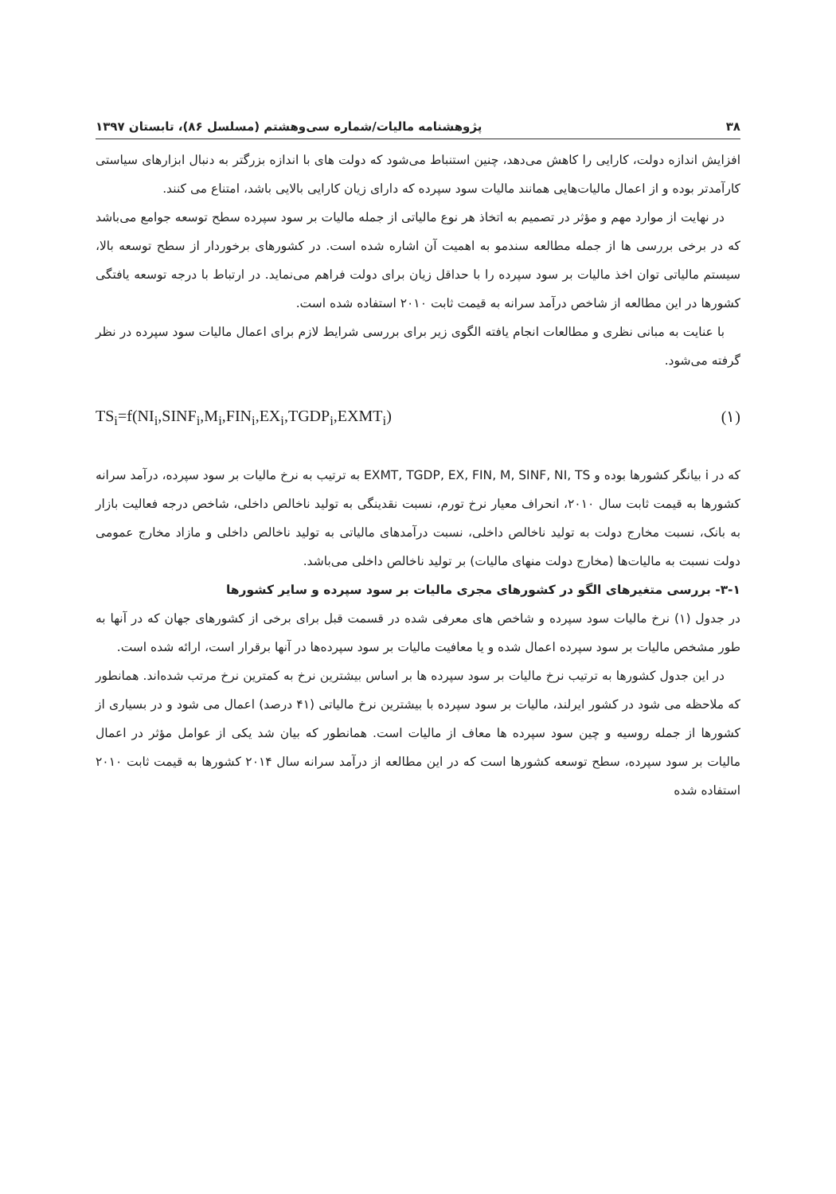۳۸ پژوهشنامه مالیات/شماره سی‌وهشتم (مسلسل ۸۶)، تابستان ۱۳۹۷
افزایش اندازه دولت، کارایی را کاهش می‌دهد، چنین استنباط می‌شود که دولت های با اندازه بزرگتر به دنبال ابزارهای سیاستی کارآمدتر بوده و از اعمال مالیات‌هایی همانند مالیات سود سپرده که دارای زیان کارایی بالایی باشد، امتناع می کنند.
در نهایت از موارد مهم و مؤثر در تصمیم به اتخاذ هر نوع مالیاتی از جمله مالیات بر سود سپرده سطح توسعه جوامع می‌باشد که در برخی بررسی ها از جمله مطالعه سندمو به اهمیت آن اشاره شده است. در کشورهای برخوردار از سطح توسعه بالا، سیستم مالیاتی توان اخذ مالیات بر سود سپرده را با حداقل زیان برای دولت فراهم می‌نماید. در ارتباط با درجه توسعه یافتگی کشورها در این مطالعه از شاخص درآمد سرانه به قیمت ثابت ۲۰۱۰ استفاده شده است.
با عنایت به مبانی نظری و مطالعات انجام یافته الگوی زیر برای بررسی شرایط لازم برای اعمال مالیات سود سپرده در نظر گرفته می‌شود.
TS<sub>i</sub>=f(NI<sub>i</sub>,SINF<sub>i</sub>,M<sub>i</sub>,FIN<sub>i</sub>,EX<sub>i</sub>,TGDP<sub>i</sub>,EXMT<sub>i</sub>) (۱)
که در i بیانگر کشورها بوده و EXMT, TGDP, EX, FIN, M, SINF, NI, TS به ترتیب به نرخ مالیات بر سود سپرده، درآمد سرانه کشورها به قیمت ثابت سال ۲۰۱۰، انحراف معیار نرخ تورم، نسبت نقدینگی به تولید ناخالص داخلی، شاخص درجه فعالیت بازار به بانک، نسبت مخارج دولت به تولید ناخالص داخلی، نسبت درآمدهای مالیاتی به تولید ناخالص داخلی و مازاد مخارج عمومی دولت نسبت به مالیات‌ها (مخارج دولت منهای مالیات) بر تولید ناخالص داخلی می‌باشد.
۳-۱- بررسی متغیرهای الگو در کشورهای مجری مالیات بر سود سپرده و سایر کشورها
در جدول (۱) نرخ مالیات سود سپرده و شاخص های معرفی شده در قسمت قبل برای برخی از کشورهای جهان که در آنها به طور مشخص مالیات بر سود سپرده اعمال شده و یا معافیت مالیات بر سود سپرده‌ها در آنها برقرار است، ارائه شده است.
در این جدول کشورها به ترتیب نرخ مالیات بر سود سپرده ها بر اساس بیشترین نرخ به کمترین نرخ مرتب شده‌اند. همانطور که ملاحظه می شود در کشور ایرلند، مالیات بر سود سپرده با بیشترین نرخ مالیاتی (۴۱ درصد) اعمال می شود و در بسیاری از کشورها از جمله روسیه و چین سود سپرده ها معاف از مالیات است. همانطور که بیان شد یکی از عوامل مؤثر در اعمال مالیات بر سود سپرده، سطح توسعه کشورها است که در این مطالعه از درآمد سرانه سال ۲۰۱۴ کشورها به قیمت ثابت ۲۰۱۰ استفاده شده